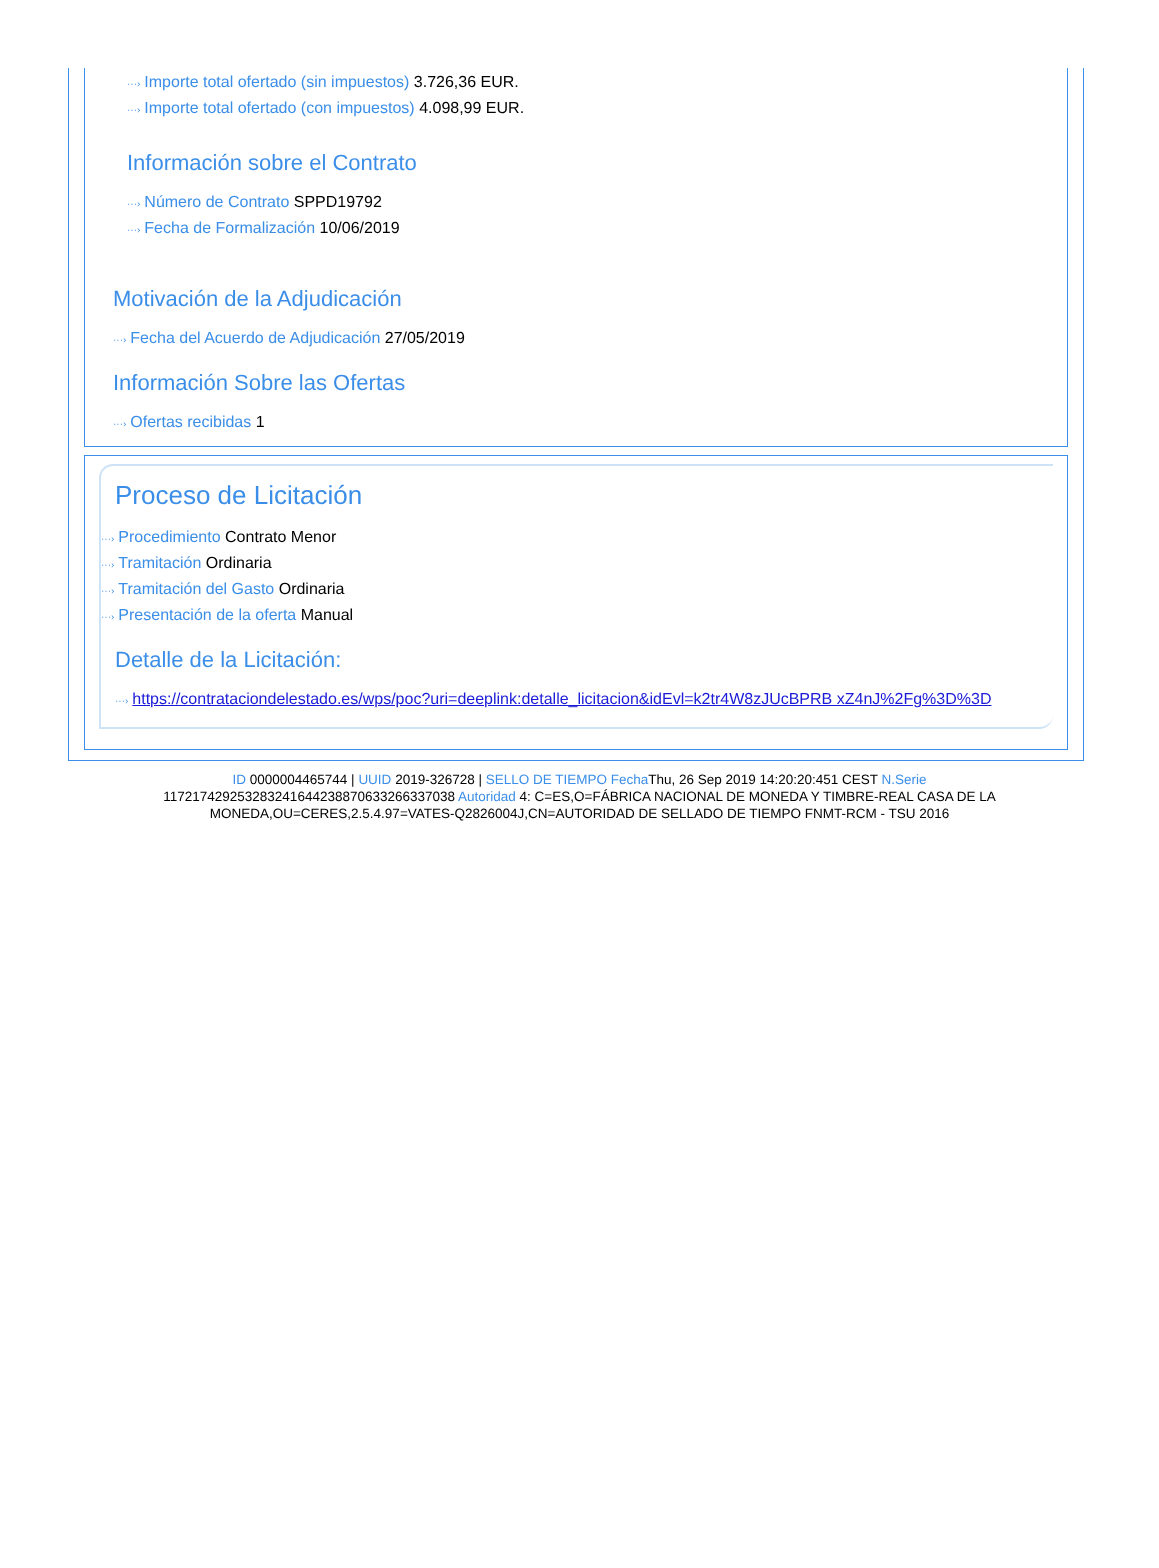···› Importe total ofertado (sin impuestos) 3.726,36 EUR.
···› Importe total ofertado (con impuestos) 4.098,99 EUR.
Información sobre el Contrato
···› Número de Contrato SPPD19792
···› Fecha de Formalización 10/06/2019
Motivación de la Adjudicación
···› Fecha del Acuerdo de Adjudicación 27/05/2019
Información Sobre las Ofertas
···› Ofertas recibidas 1
Proceso de Licitación
···› Procedimiento Contrato Menor
···› Tramitación Ordinaria
···› Tramitación del Gasto Ordinaria
···› Presentación de la oferta Manual
Detalle de la Licitación:
···› https://contrataciondelestado.es/wps/poc?uri=deeplink:detalle_licitacion&idEvl=k2tr4W8zJUcBPRB xZ4nJ%2Fg%3D%3D
ID 0000004465744 | UUID 2019-326728 | SELLO DE TIEMPO Fecha Thu, 26 Sep 2019 14:20:20:451 CEST N.Serie 117217429253283241644238870633266337038 Autoridad 4: C=ES,O=FÁBRICA NACIONAL DE MONEDA Y TIMBRE-REAL CASA DE LA MONEDA,OU=CERES,2.5.4.97=VATES-Q2826004J,CN=AUTORIDAD DE SELLADO DE TIEMPO FNMT-RCM - TSU 2016